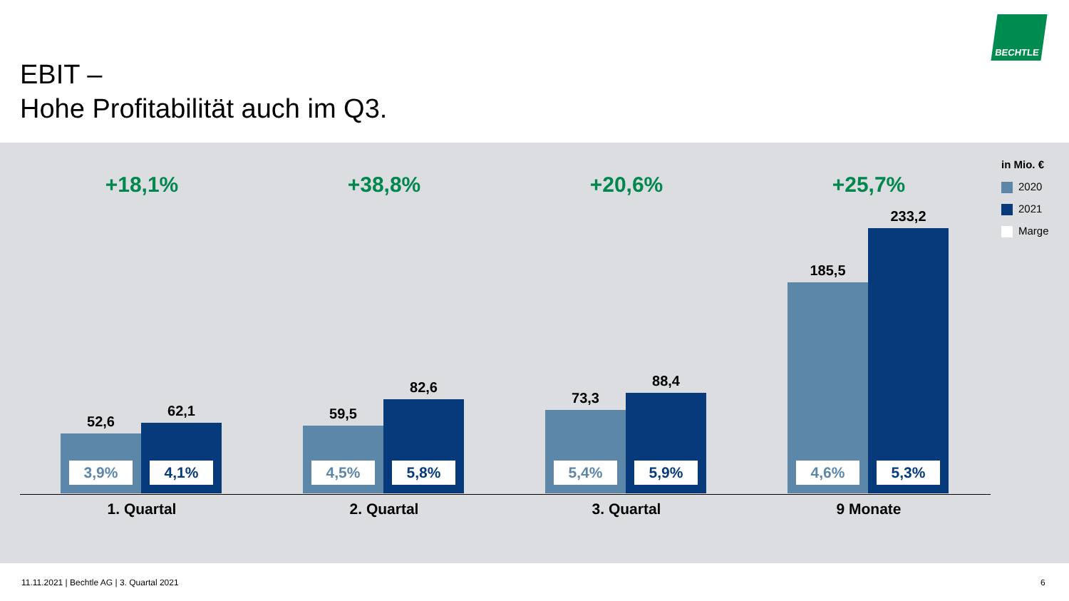EBIT –
Hohe Profitabilität auch im Q3.
BECHTLE
in Mio. €
2020
2021
Marge
+18,1%
52,6
3,9%
62,1
4,1%
1. Quartal
+38,8%
59,5
4,5%
82,6
5,8%
2. Quartal
+20,6%
73,3
5,4%
88,4
5,9%
3. Quartal
+25,7%
185,5
4,6%
233,2
5,3%
9 Monate
11.11.2021 | Bechtle AG | 3. Quartal 2021
6